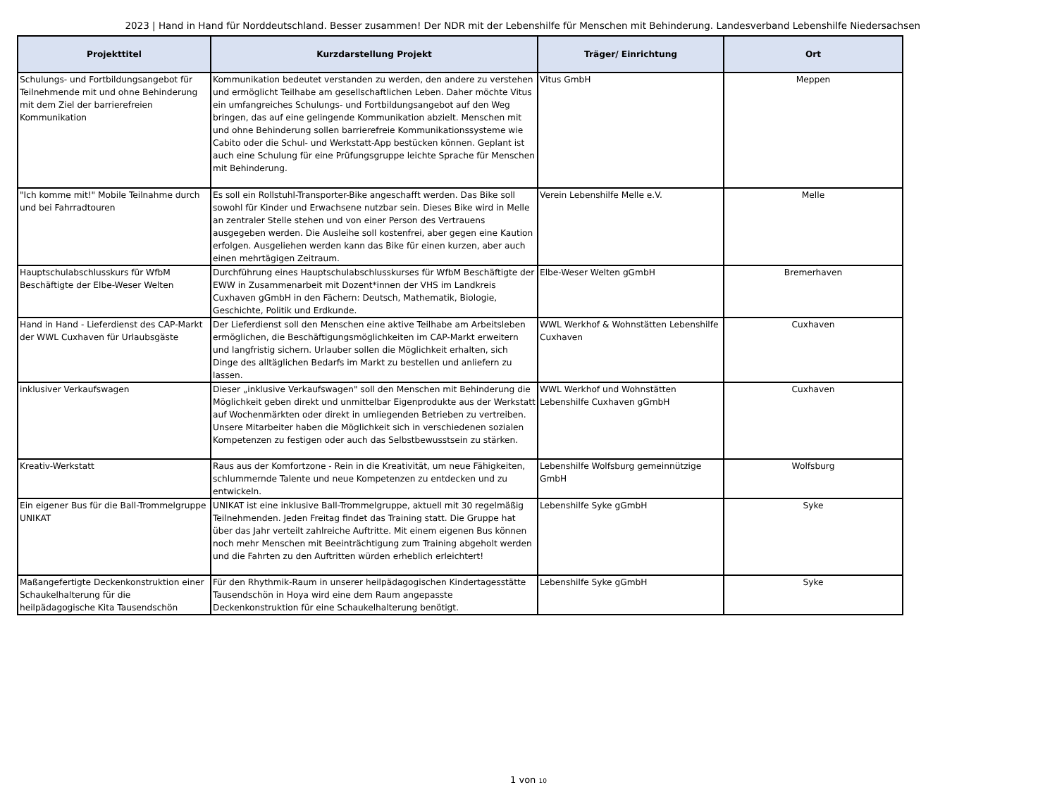2023 | Hand in Hand für Norddeutschland. Besser zusammen! Der NDR mit der Lebenshilfe für Menschen mit Behinderung. Landesverband Lebenshilfe Niedersachsen
| Projekttitel | Kurzdarstellung Projekt | Träger/ Einrichtung | Ort |
| --- | --- | --- | --- |
| Schulungs- und Fortbildungsangebot für Teilnehmende mit und ohne Behinderung mit dem Ziel der barrierefreien Kommunikation | Kommunikation bedeutet verstanden zu werden, den andere zu verstehen und ermöglicht Teilhabe am gesellschaftlichen Leben. Daher möchte Vitus ein umfangreiches Schulungs- und Fortbildungsangebot auf den Weg bringen, das auf eine gelingende Kommunikation abzielt. Menschen mit und ohne Behinderung sollen barrierefreie Kommunikationssysteme wie Cabito oder die Schul- und Werkstatt-App bestücken können. Geplant ist auch eine Schulung für eine Prüfungsgruppe leichte Sprache für Menschen mit Behinderung. | Vitus GmbH | Meppen |
| "Ich komme mit!" Mobile Teilnahme durch und bei Fahrradtouren | Es soll ein Rollstuhl-Transporter-Bike angeschafft werden. Das Bike soll sowohl für Kinder und Erwachsene nutzbar sein. Dieses Bike wird in Melle an zentraler Stelle stehen und von einer Person des Vertrauens ausgegeben werden. Die Ausleihe soll kostenfrei, aber gegen eine Kaution erfolgen. Ausgeliehen werden kann das Bike für einen kurzen, aber auch einen mehrtägigen Zeitraum. | Verein Lebenshilfe Melle e.V. | Melle |
| Hauptschulabschlusskurs für WfbM Beschäftigte der Elbe-Weser Welten | Durchführung eines Hauptschulabschlusskurses für WfbM Beschäftigte der EWW in Zusammenarbeit mit Dozent*innen der VHS im Landkreis Cuxhaven gGmbH in den Fächern: Deutsch, Mathematik, Biologie, Geschichte, Politik und Erdkunde. | Elbe-Weser Welten gGmbH | Bremerhaven |
| Hand in Hand - Lieferdienst des CAP-Markt der WWL Cuxhaven für Urlaubsgäste | Der Lieferdienst soll den Menschen eine aktive Teilhabe am Arbeitsleben ermöglichen, die Beschäftigungsmöglichkeiten im CAP-Markt erweitern und langfristig sichern. Urlauber sollen die Möglichkeit erhalten, sich Dinge des alltäglichen Bedarfs im Markt zu bestellen und anliefern zu lassen. | WWL Werkhof & Wohnstätten Lebenshilfe Cuxhaven | Cuxhaven |
| inklusiver Verkaufswagen | Dieser „inklusive Verkaufswagen" soll den Menschen mit Behinderung die Möglichkeit geben direkt und unmittelbar Eigenprodukte aus der Werkstatt auf Wochenmärkten oder direkt in umliegenden Betrieben zu vertreiben. Unsere Mitarbeiter haben die Möglichkeit sich in verschiedenen sozialen Kompetenzen zu festigen oder auch das Selbstbewusstsein zu stärken. | WWL Werkhof und Wohnstätten Lebenshilfe Cuxhaven gGmbH | Cuxhaven |
| Kreativ-Werkstatt | Raus aus der Komfortzone - Rein in die Kreativität, um neue Fähigkeiten, schlummernde Talente und neue Kompetenzen zu entdecken und zu entwickeln. | Lebenshilfe Wolfsburg gemeinnützige GmbH | Wolfsburg |
| Ein eigener Bus für die Ball-Trommelgruppe UNIKAT | UNIKAT ist eine inklusive Ball-Trommelgruppe, aktuell mit 30 regelmäßig Teilnehmenden. Jeden Freitag findet das Training statt. Die Gruppe hat über das Jahr verteilt zahlreiche Auftritte. Mit einem eigenen Bus können noch mehr Menschen mit Beeinträchtigung zum Training abgeholt werden und die Fahrten zu den Auftritten würden erheblich erleichtert! | Lebenshilfe Syke gGmbH | Syke |
| Maßangefertigte Deckenkonstruktion einer Schaukelhalterung für die heilpädagogische Kita Tausendschön | Für den Rhythmik-Raum in unserer heilpädagogischen Kindertagesstätte Tausendschön in Hoya wird eine dem Raum angepasste Deckenkonstruktion für eine Schaukelhalterung benötigt. | Lebenshilfe Syke gGmbH | Syke |
1 von 10